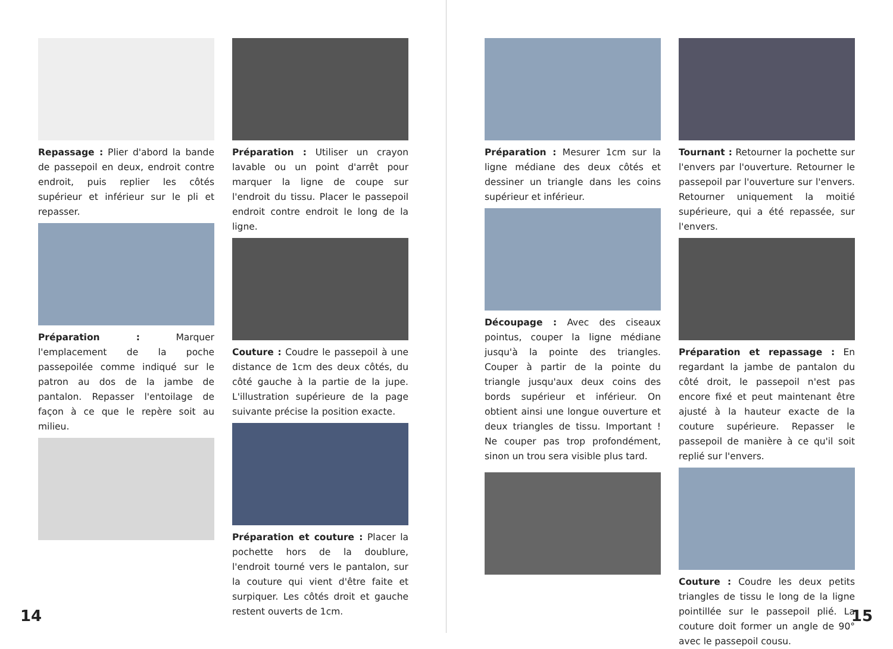Repassage : Plier d'abord la bande de passepoil en deux, endroit contre endroit, puis replier les côtés supérieur et inférieur sur le pli et repasser.
Préparation : Marquer l'emplacement de la poche passepoilée comme indiqué sur le patron au dos de la jambe de pantalon. Repasser l'entoilage de façon à ce que le repère soit au milieu.
Préparation : Utiliser un crayon lavable ou un point d'arrêt pour marquer la ligne de coupe sur l'endroit du tissu. Placer le passepoil endroit contre endroit le long de la ligne.
Couture : Coudre le passepoil à une distance de 1cm des deux côtés, du côté gauche à la partie de la jupe. L'illustration supérieure de la page suivante précise la position exacte.
Préparation et couture : Placer la pochette hors de la doublure, l'endroit tourné vers le pantalon, sur la couture qui vient d'être faite et surpiquer. Les côtés droit et gauche restent ouverts de 1cm.
14
Préparation : Mesurer 1cm sur la ligne médiane des deux côtés et dessiner un triangle dans les coins supérieur et inférieur.
Découpage : Avec des ciseaux pointus, couper la ligne médiane jusqu'à la pointe des triangles. Couper à partir de la pointe du triangle jusqu'aux deux coins des bords supérieur et inférieur. On obtient ainsi une longue ouverture et deux triangles de tissu. Important ! Ne couper pas trop profondément, sinon un trou sera visible plus tard.
Tournant : Retourner la pochette sur l'envers par l'ouverture. Retourner le passepoil par l'ouverture sur l'envers. Retourner uniquement la moitié supérieure, qui a été repassée, sur l'envers.
Préparation et repassage : En regardant la jambe de pantalon du côté droit, le passepoil n'est pas encore fixé et peut maintenant être ajusté à la hauteur exacte de la couture supérieure. Repasser le passepoil de manière à ce qu'il soit replié sur l'envers.
Couture : Coudre les deux petits triangles de tissu le long de la ligne pointillée sur le passepoil plié. La couture doit former un angle de 90° avec le passepoil cousu.
15